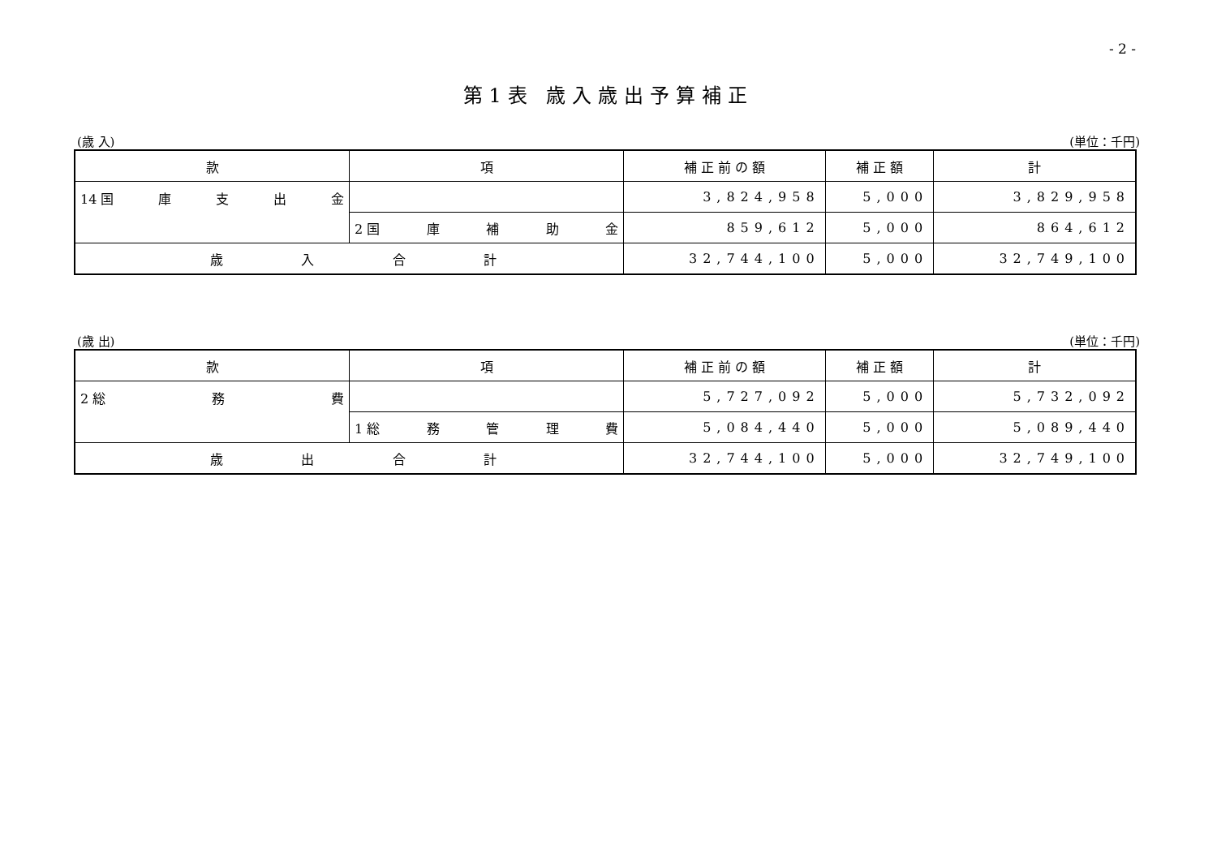- 2 -
第1表 歳入歳出予算補正
(歳 入) (単位：千円)
| 款 | 項 | 補 正 前 の 額 | 補 正 額 | 計 |
| --- | --- | --- | --- | --- |
| 14 国 庫 支 出 金 | | 3,824,958 | 5,000 | 3,829,958 |
| | 2 国 庫 補 助 金 | 859,612 | 5,000 | 864,612 |
| 歳 入 合 計 | | 32,744,100 | 5,000 | 32,749,100 |
(歳 出) (単位：千円)
| 款 | 項 | 補 正 前 の 額 | 補 正 額 | 計 |
| --- | --- | --- | --- | --- |
| 2 総 務 費 | | 5,727,092 | 5,000 | 5,732,092 |
| | 1 総 務 管 理 費 | 5,084,440 | 5,000 | 5,089,440 |
| 歳 出 合 計 | | 32,744,100 | 5,000 | 32,749,100 |